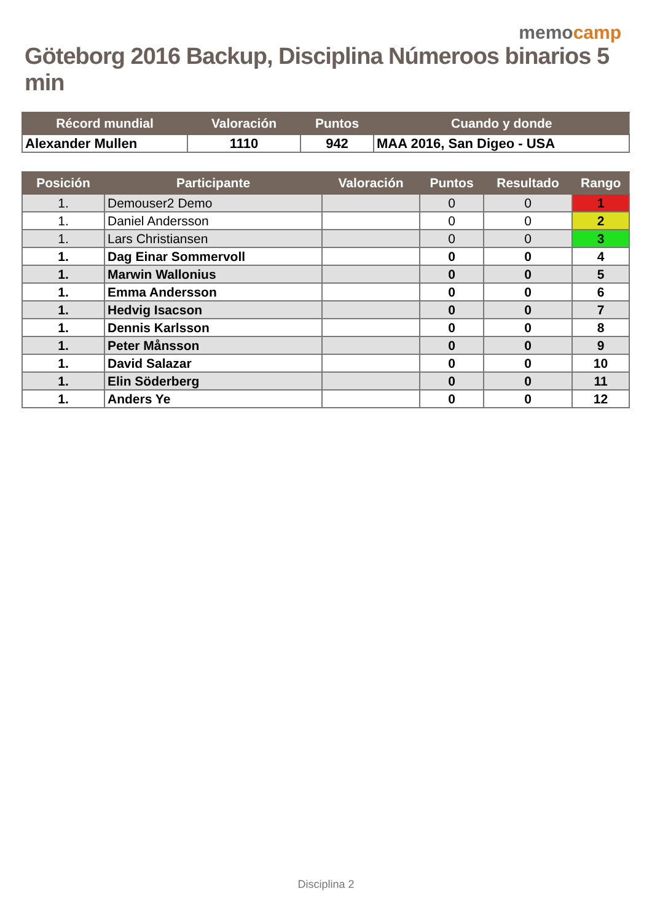memocamp
Göteborg 2016 Backup, Disciplina Númeroos binarios 5 min
| Récord mundial | Valoración | Puntos | Cuando y donde |
| --- | --- | --- | --- |
| Alexander Mullen | 1110 | 942 | MAA 2016, San Digeo - USA |
| Posición | Participante | Valoración | Puntos | Resultado | Rango |
| --- | --- | --- | --- | --- | --- |
| 1. | Demouser2 Demo | | 0 | 0 | 1 |
| 1. | Daniel Andersson | | 0 | 0 | 2 |
| 1. | Lars Christiansen | | 0 | 0 | 3 |
| 1. | Dag Einar Sommervoll | | 0 | 0 | 4 |
| 1. | Marwin Wallonius | | 0 | 0 | 5 |
| 1. | Emma Andersson | | 0 | 0 | 6 |
| 1. | Hedvig Isacson | | 0 | 0 | 7 |
| 1. | Dennis Karlsson | | 0 | 0 | 8 |
| 1. | Peter Månsson | | 0 | 0 | 9 |
| 1. | David Salazar | | 0 | 0 | 10 |
| 1. | Elin Söderberg | | 0 | 0 | 11 |
| 1. | Anders Ye | | 0 | 0 | 12 |
Disciplina 2